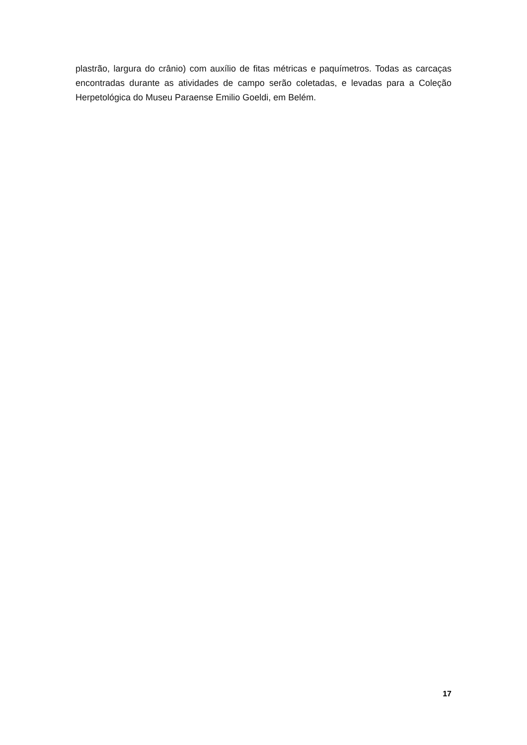plastrão, largura do crânio) com auxílio de fitas métricas e paquímetros. Todas as carcaças encontradas durante as atividades de campo serão coletadas, e levadas para a Coleção Herpetológica do Museu Paraense Emilio Goeldi, em Belém.
17